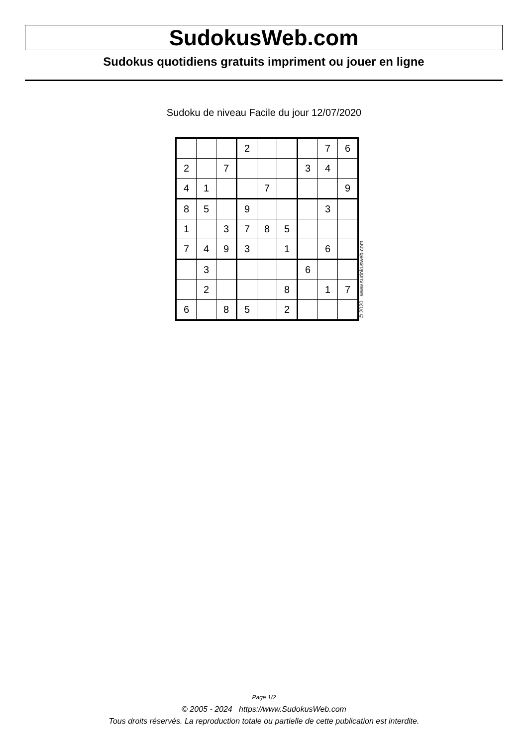SudokusWeb.com
Sudokus quotidiens gratuits impriment ou jouer en ligne
Sudoku de niveau Facile du jour 12/07/2020
| | | | 2 | | | | 7 | 6 |
| 2 | | 7 | | | | 3 | 4 | |
| 4 | 1 | | | 7 | | | | 9 |
| 8 | 5 | | 9 | | | | 3 | |
| 1 | | 3 | 7 | 8 | 5 | | | |
| 7 | 4 | 9 | 3 | | 1 | | 6 | |
| | 3 | | | | | 6 | | |
| | 2 | | | | 8 | | 1 | 7 |
| 6 | | 8 | 5 | | 2 | | | |
© 2020 www.sudokusweb.com
Page 1/2
© 2005 - 2024 https://www.SudokusWeb.com
Tous droits réservés. La reproduction totale ou partielle de cette publication est interdite.